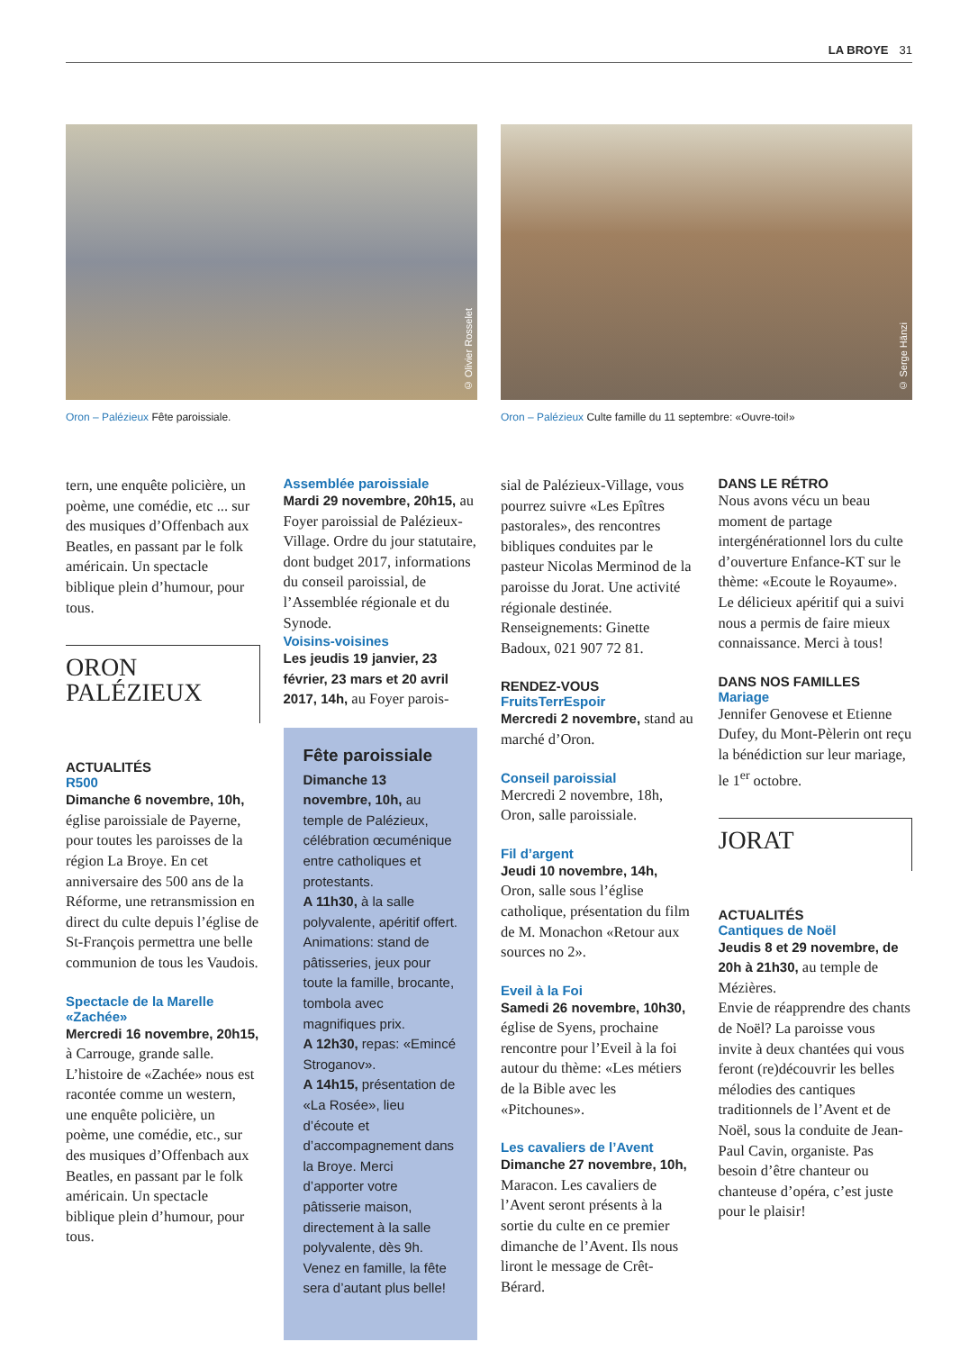LA BROYE 31
© Olivier Rosselet
Oron – Palézieux Fête paroissiale.
© Serge Hänzi
Oron – Palézieux Culte famille du 11 septembre: «Ouvre-toi!»
tern, une enquête policière, un poème, une comédie, etc ... sur des musiques d’Offenbach aux Beatles, en passant par le folk américain. Un spectacle biblique plein d’humour, pour tous.
ORON
PALÉZIEUX
ACTUALITÉS
R500
Dimanche 6 novembre, 10h, église paroissiale de Payerne, pour toutes les paroisses de la région La Broye. En cet anniversaire des 500 ans de la Réforme, une retransmission en direct du culte depuis l’église de St-François permettra une belle communion de tous les Vaudois.
Spectacle de la Marelle «Zachée»
Mercredi 16 novembre, 20h15, à Carrouge, grande salle. L’histoire de «Zachée» nous est racontée comme un western, une enquête policière, un poème, une comédie, etc., sur des musiques d’Offenbach aux Beatles, en passant par le folk américain. Un spectacle biblique plein d’humour, pour tous.
Assemblée paroissiale
Mardi 29 novembre, 20h15, au Foyer paroissial de Palézieux-Village. Ordre du jour statutaire, dont budget 2017, informations du conseil paroissial, de l’Assemblée régionale et du Synode.
Voisins-voisines
Les jeudis 19 janvier, 23 février, 23 mars et 20 avril 2017, 14h, au Foyer parois-
Fête paroissiale
Dimanche 13 novembre, 10h, au temple de Palézieux, célébration œcuménique entre catholiques et protestants.
A 11h30, à la salle polyvalente, apéritif offert. Animations: stand de pâtisseries, jeux pour toute la famille, brocante, tombola avec magnifiques prix.
A 12h30, repas: «Emincé Stroganov».
A 14h15, présentation de «La Rosée», lieu d’écoute et d’accompagnement dans la Broye. Merci d’apporter votre pâtisserie maison, directement à la salle polyvalente, dès 9h.
Venez en famille, la fête sera d’autant plus belle!
sial de Palézieux-Village, vous pourrez suivre «Les Epîtres pastorales», des rencontres bibliques conduites par le pasteur Nicolas Merminod de la paroisse du Jorat. Une activité régionale destinée. Renseignements: Ginette Badoux, 021 907 72 81.
RENDEZ-VOUS
FruitsTerrEspoir
Mercredi 2 novembre, stand au marché d’Oron.
Conseil paroissial
Mercredi 2 novembre, 18h, Oron, salle paroissiale.
Fil d’argent
Jeudi 10 novembre, 14h, Oron, salle sous l’église catholique, présentation du film de M. Monachon «Retour aux sources no 2».
Eveil à la Foi
Samedi 26 novembre, 10h30, église de Syens, prochaine rencontre pour l’Eveil à la foi autour du thème: «Les métiers de la Bible avec les «Pitchounes».
Les cavaliers de l’Avent
Dimanche 27 novembre, 10h, Maracon. Les cavaliers de l’Avent seront présents à la sortie du culte en ce premier dimanche de l’Avent. Ils nous liront le message de Crêt-Bérard.
DANS LE RÉTRO
Nous avons vécu un beau moment de partage intergénérationnel lors du culte d’ouverture Enfance-KT sur le thème: «Ecoute le Royaume». Le délicieux apéritif qui a suivi nous a permis de faire mieux connaissance. Merci à tous!
DANS NOS FAMILLES
Mariage
Jennifer Genovese et Etienne Dufey, du Mont-Pèlerin ont reçu la bénédiction sur leur mariage, le 1<sup>er</sup> octobre.
JORAT
ACTUALITÉS
Cantiques de Noël
Jeudis 8 et 29 novembre, de 20h à 21h30, au temple de Mézières.
Envie de réapprendre des chants de Noël? La paroisse vous invite à deux chantées qui vous feront (re)découvrir les belles mélodies des cantiques traditionnels de l’Avent et de Noël, sous la conduite de Jean-Paul Cavin, organiste. Pas besoin d’être chanteur ou chanteuse d’opéra, c’est juste pour le plaisir!